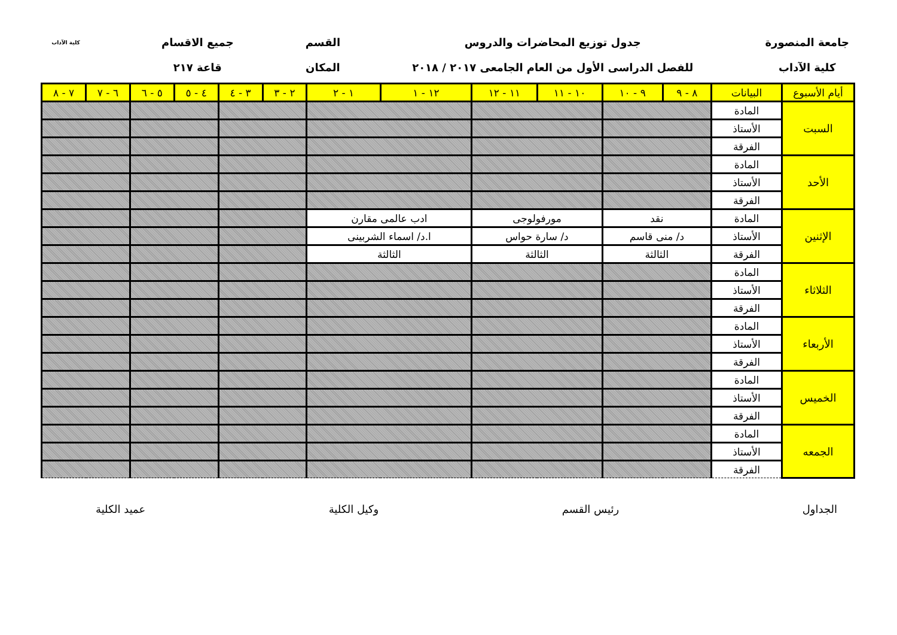جامعة المنصورة
كلية الآداب
جدول توزيع المحاضرات والدروس
للفصل الدراسى الأول من العام الجامعى ٢٠١٧ / ٢٠١٨
القسم
المكان
جميع الاقسام
قاعة ٢١٧
كلية الآداب
| أيام الأسبوع | البيانات | ٨ - ٩ | ٩ - ١٠ | ١٠ - ١١ | ١١ - ١٢ | ١٢ - ١ | ١ - ٢ | ٢ - ٣ | ٣ - ٤ | ٤ - ٥ | ٥ - ٦ | ٦ - ٧ | ٧ - ٨ |
| --- | --- | --- | --- | --- | --- | --- | --- | --- | --- | --- | --- | --- | --- |
| السبت | المادة | | | | | | | | | | | | |
| | الأستاذ | | | | | | | | | | | | |
| | الفرقة | | | | | | | | | | | | |
| الأحد | المادة | | | | | | | | | | | | |
| | الأستاذ | | | | | | | | | | | | |
| | الفرقة | | | | | | | | | | | | |
| الإثنين | المادة | نقد | | مورفولوجى | | ادب عالمى مقارن | | | | | | | |
| | الأستاذ | د/ منى قاسم | | د/ سارة حواس | | ا.د/ اسماء الشربينى | | | | | | | |
| | الفرقة | الثالثة | | الثالثة | | الثالثة | | | | | | | |
| الثلاثاء | المادة | | | | | | | | | | | | |
| | الأستاذ | | | | | | | | | | | | |
| | الفرقة | | | | | | | | | | | | |
| الأربعاء | المادة | | | | | | | | | | | | |
| | الأستاذ | | | | | | | | | | | | |
| | الفرقة | | | | | | | | | | | | |
| الخميس | المادة | | | | | | | | | | | | |
| | الأستاذ | | | | | | | | | | | | |
| | الفرقة | | | | | | | | | | | | |
| الجمعه | المادة | | | | | | | | | | | | |
| | الأستاذ | | | | | | | | | | | | |
| | الفرقة | | | | | | | | | | | | |
الجداول رئيس القسم وكيل الكلية عميد الكلية